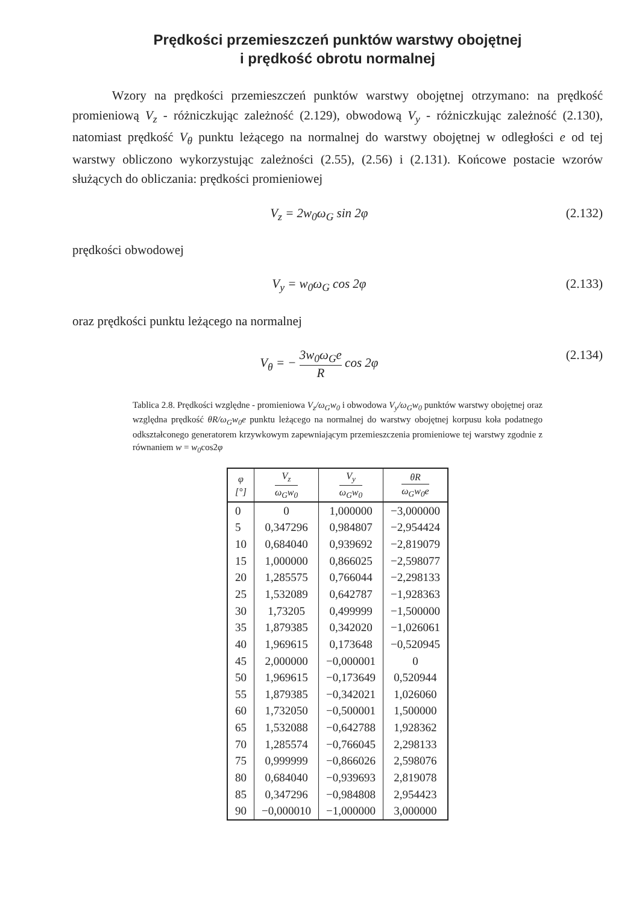Prędkości przemieszczeń punktów warstwy obojętnej
i prędkość obrotu normalnej
Wzory na prędkości przemieszczeń punktów warstwy obojętnej otrzymano: na prędkość promieniową V<sub>z</sub> - różniczkując zależność (2.129), obwodową V<sub>y</sub> - różniczkując zależność (2.130), natomiast prędkość V<sub>θ</sub> punktu leżącego na normalnej do warstwy obojętnej w odległości e od tej warstwy obliczono wykorzystując zależności (2.55), (2.56) i (2.131). Końcowe postacie wzorów służących do obliczania: prędkości promieniowej
V<sub>z</sub> = 2w<sub>0</sub>ω<sub>G</sub> sin 2φ (2.132)
prędkości obwodowej
V<sub>y</sub> = w<sub>0</sub>ω<sub>G</sub> cos 2φ (2.133)
oraz prędkości punktu leżącego na normalnej
V<sub>θ</sub> = − 3w<sub>0</sub>ω<sub>G</sub>e R cos 2φ (2.134)
Tablica 2.8. Prędkości względne - promieniowa V<sub>z</sub>/ω<sub>G</sub>w<sub>0</sub> i obwodowa V<sub>y</sub>/ω<sub>G</sub>w<sub>0</sub> punktów warstwy obojętnej oraz względna prędkość θR/ω<sub>G</sub>w<sub>0</sub>e punktu leżącego na normalnej do warstwy obojętnej korpusu koła podatnego odkształconego generatorem krzywkowym zapewniającym przemieszczenia promieniowe tej warstwy zgodnie z równaniem w = w<sub>0</sub>cos2φ
| φ [°] | V<sub>z</sub> ω<sub>G</sub>w<sub>0</sub> | V<sub>y</sub> ω<sub>G</sub>w<sub>0</sub> | θR ω<sub>G</sub>w<sub>0</sub>e |
| --- | --- | --- | --- |
| 0 | 0 | 1,000000 | −3,000000 |
| 5 | 0,347296 | 0,984807 | −2,954424 |
| 10 | 0,684040 | 0,939692 | −2,819079 |
| 15 | 1,000000 | 0,866025 | −2,598077 |
| 20 | 1,285575 | 0,766044 | −2,298133 |
| 25 | 1,532089 | 0,642787 | −1,928363 |
| 30 | 1,73205 | 0,499999 | −1,500000 |
| 35 | 1,879385 | 0,342020 | −1,026061 |
| 40 | 1,969615 | 0,173648 | −0,520945 |
| 45 | 2,000000 | −0,000001 | 0 |
| 50 | 1,969615 | −0,173649 | 0,520944 |
| 55 | 1,879385 | −0,342021 | 1,026060 |
| 60 | 1,732050 | −0,500001 | 1,500000 |
| 65 | 1,532088 | −0,642788 | 1,928362 |
| 70 | 1,285574 | −0,766045 | 2,298133 |
| 75 | 0,999999 | −0,866026 | 2,598076 |
| 80 | 0,684040 | −0,939693 | 2,819078 |
| 85 | 0,347296 | −0,984808 | 2,954423 |
| 90 | −0,000010 | −1,000000 | 3,000000 |